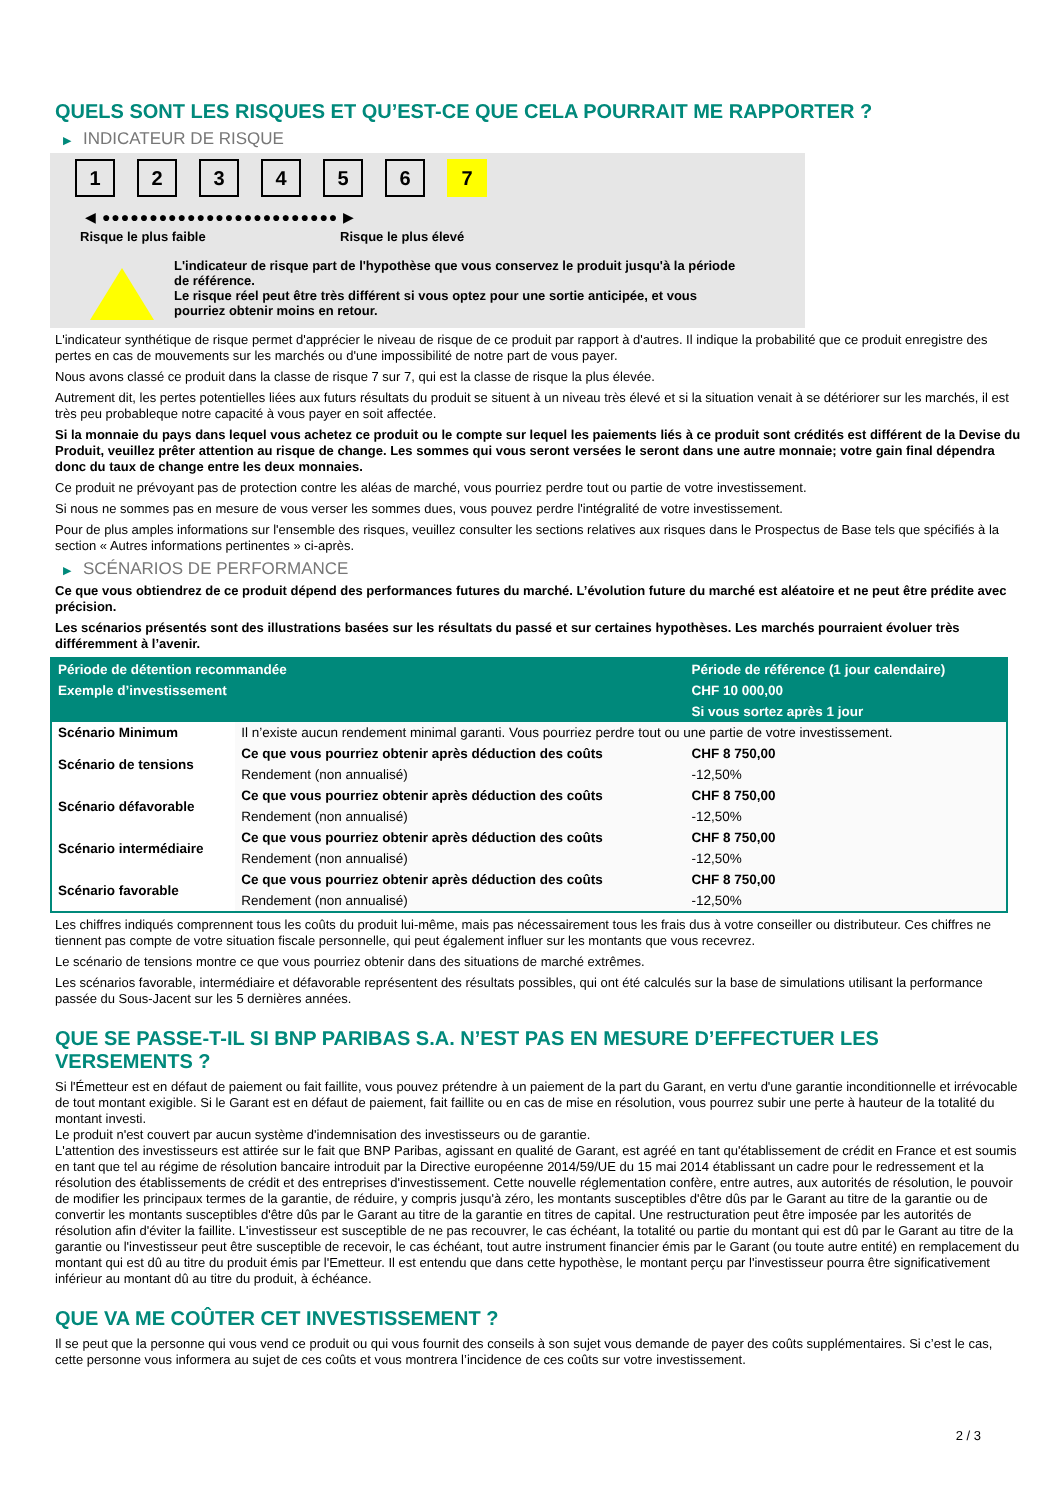QUELS SONT LES RISQUES ET QU’EST-CE QUE CELA POURRAIT ME RAPPORTER ?
▶ INDICATEUR DE RISQUE
1 2 3 4 5 6 7
◀ ●●●●●●●●●●●●●●●●●●●●●●●●● ▶
Risque le plus faible Risque le plus élevé
L'indicateur de risque part de l'hypothèse que vous conservez le produit jusqu'à la période de référence.
Le risque réel peut être très différent si vous optez pour une sortie anticipée, et vous pourriez obtenir moins en retour.
L'indicateur synthétique de risque permet d'apprécier le niveau de risque de ce produit par rapport à d'autres. Il indique la probabilité que ce produit enregistre des pertes en cas de mouvements sur les marchés ou d'une impossibilité de notre part de vous payer.
Nous avons classé ce produit dans la classe de risque 7 sur 7, qui est la classe de risque la plus élevée.
Autrement dit, les pertes potentielles liées aux futurs résultats du produit se situent à un niveau très élevé et si la situation venait à se détériorer sur les marchés, il est très peu probableque notre capacité à vous payer en soit affectée.
Si la monnaie du pays dans lequel vous achetez ce produit ou le compte sur lequel les paiements liés à ce produit sont crédités est différent de la Devise du Produit, veuillez prêter attention au risque de change. Les sommes qui vous seront versées le seront dans une autre monnaie; votre gain final dépendra donc du taux de change entre les deux monnaies.
Ce produit ne prévoyant pas de protection contre les aléas de marché, vous pourriez perdre tout ou partie de votre investissement.
Si nous ne sommes pas en mesure de vous verser les sommes dues, vous pouvez perdre l'intégralité de votre investissement.
Pour de plus amples informations sur l'ensemble des risques, veuillez consulter les sections relatives aux risques dans le Prospectus de Base tels que spécifiés à la section « Autres informations pertinentes » ci-après.
▶ SCÉNARIOS DE PERFORMANCE
Ce que vous obtiendrez de ce produit dépend des performances futures du marché. L’évolution future du marché est aléatoire et ne peut être prédite avec précision.
Les scénarios présentés sont des illustrations basées sur les résultats du passé et sur certaines hypothèses. Les marchés pourraient évoluer très différemment à l’avenir.
| Période de détention recommandée | | Période de référence (1 jour calendaire) |
| --- | --- | --- |
| Exemple d’investissement | | CHF 10 000,00 |
| | | Si vous sortez après 1 jour |
| Scénario Minimum | Il n’existe aucun rendement minimal garanti. Vous pourriez perdre tout ou une partie de votre investissement. | |
| Scénario de tensions | Ce que vous pourriez obtenir après déduction des coûts | CHF 8 750,00 |
| | Rendement (non annualisé) | -12,50% |
| Scénario défavorable | Ce que vous pourriez obtenir après déduction des coûts | CHF 8 750,00 |
| | Rendement (non annualisé) | -12,50% |
| Scénario intermédiaire | Ce que vous pourriez obtenir après déduction des coûts | CHF 8 750,00 |
| | Rendement (non annualisé) | -12,50% |
| Scénario favorable | Ce que vous pourriez obtenir après déduction des coûts | CHF 8 750,00 |
| | Rendement (non annualisé) | -12,50% |
Les chiffres indiqués comprennent tous les coûts du produit lui-même, mais pas nécessairement tous les frais dus à votre conseiller ou distributeur. Ces chiffres ne tiennent pas compte de votre situation fiscale personnelle, qui peut également influer sur les montants que vous recevrez.
Le scénario de tensions montre ce que vous pourriez obtenir dans des situations de marché extrêmes.
Les scénarios favorable, intermédiaire et défavorable représentent des résultats possibles, qui ont été calculés sur la base de simulations utilisant la performance passée du Sous-Jacent sur les 5 dernières années.
QUE SE PASSE-T-IL SI BNP PARIBAS S.A. N’EST PAS EN MESURE D’EFFECTUER LES VERSEMENTS ?
Si l'Émetteur est en défaut de paiement ou fait faillite, vous pouvez prétendre à un paiement de la part du Garant, en vertu d'une garantie inconditionnelle et irrévocable de tout montant exigible. Si le Garant est en défaut de paiement, fait faillite ou en cas de mise en résolution, vous pourrez subir une perte à hauteur de la totalité du montant investi.
Le produit n'est couvert par aucun système d'indemnisation des investisseurs ou de garantie.
L'attention des investisseurs est attirée sur le fait que BNP Paribas, agissant en qualité de Garant, est agréé en tant qu'établissement de crédit en France et est soumis en tant que tel au régime de résolution bancaire introduit par la Directive européenne 2014/59/UE du 15 mai 2014 établissant un cadre pour le redressement et la résolution des établissements de crédit et des entreprises d'investissement. Cette nouvelle réglementation confère, entre autres, aux autorités de résolution, le pouvoir de modifier les principaux termes de la garantie, de réduire, y compris jusqu'à zéro, les montants susceptibles d'être dûs par le Garant au titre de la garantie ou de convertir les montants susceptibles d'être dûs par le Garant au titre de la garantie en titres de capital. Une restructuration peut être imposée par les autorités de résolution afin d'éviter la faillite. L'investisseur est susceptible de ne pas recouvrer, le cas échéant, la totalité ou partie du montant qui est dû par le Garant au titre de la garantie ou l'investisseur peut être susceptible de recevoir, le cas échéant, tout autre instrument financier émis par le Garant (ou toute autre entité) en remplacement du montant qui est dû au titre du produit émis par l'Emetteur. Il est entendu que dans cette hypothèse, le montant perçu par l'investisseur pourra être significativement inférieur au montant dû au titre du produit, à échéance.
QUE VA ME COÛTER CET INVESTISSEMENT ?
Il se peut que la personne qui vous vend ce produit ou qui vous fournit des conseils à son sujet vous demande de payer des coûts supplémentaires. Si c’est le cas, cette personne vous informera au sujet de ces coûts et vous montrera l’incidence de ces coûts sur votre investissement.
2 / 3